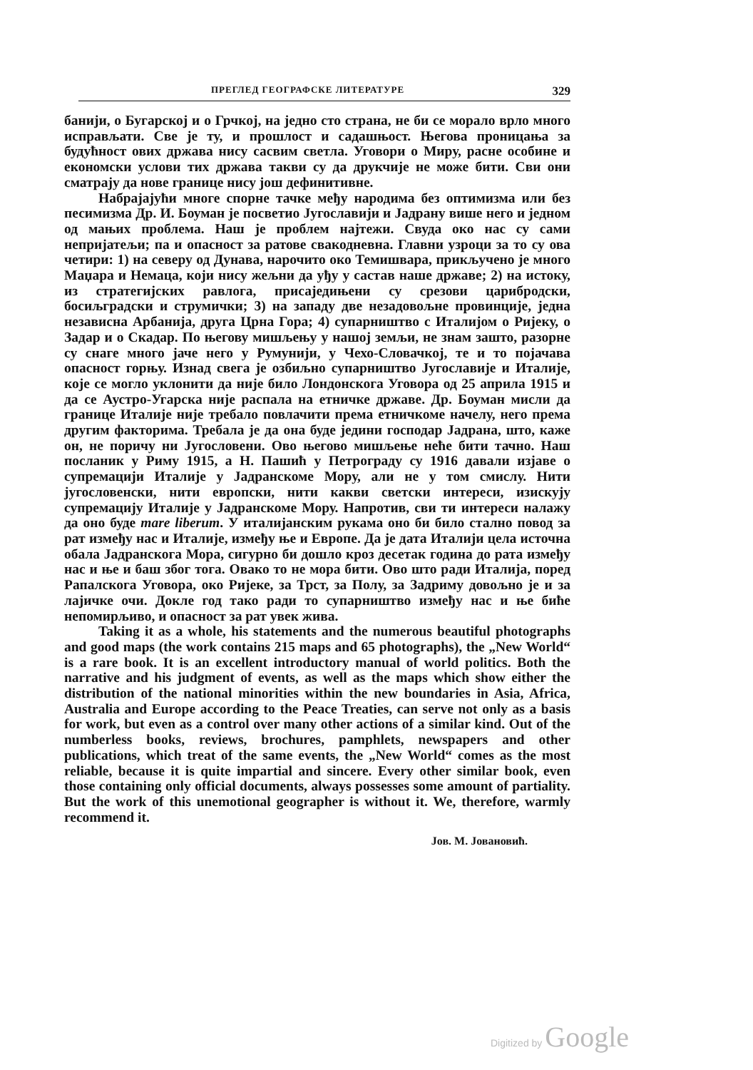ПРЕГЛЕД ГЕОГРАФСКЕ ЛИТЕРАТУРЕ 329
банији, о Бугарској и о Грчкој, на једно сто страна, не би се морало врло много исправљати. Све је ту, и прошлост и садашњост. Његова проницања за будућност ових држава нису сасвим светла. Уговори о Миру, расне особине и економски услови тих држава такви су да друкчије не може бити. Сви они сматрају да нове границе нису још дефинитивне.
Набрајајући многе спорне тачке међу народима без оптимизма или без песимизма Др. И. Боуман је посветио Југославији и Јадрану више него и једном од мањих проблема. Наш је проблем најтежи. Свуда око нас су сами непријатељи; па и опасност за ратове свакодневна. Главни узроци за то су ова четири: 1) на северу од Дунава, нарочито око Темишвара, прикључено је много Маџара и Немаца, који нису жељни да уђу у састав наше државе; 2) на истоку, из стратегијских равлога, присаједињени су срезови царибродски, босиљградски и струмички; 3) на западу две незадовољне провинције, једна независна Арбанија, друга Црна Гора; 4) супарништво с Италијом о Ријеку, о Задар и о Скадар. По његову мишљењу у нашој земљи, не знам зашто, разорне су снаге много јаче него у Румунији, у Чехо-Словачкој, те и то појачава опасност горњу. Изнад свега је озбиљно супарништво Југославије и Италије, које се могло уклонити да није било Лондонскога Уговора од 25 априла 1915 и да се Аустро-Угарска није распала на етничке државе. Др. Боуман мисли да границе Италије није требало повлачити према етничкоме начелу, него према другим факторима. Требала је да она буде једини господар Јадрана, што, каже он, не поричу ни Југословени. Ово његово мишљење неће бити тачно. Наш посланик у Риму 1915, а Н. Пашић у Петрограду су 1916 давали изјаве о супремацији Италије у Јадранскоме Мору, али не у том смислу. Нити југословенски, нити европски, нити какви светски интереси, изискују супремацију Италије у Јадранскоме Мору. Напротив, сви ти интереси налажу да оно буде mare liberum. У италијанским рукама оно би било стално повод за рат између нас и Италије, између ње и Европе. Да је дата Италији цела источна обала Јадранскога Мора, сигурно би дошло кроз десетак година до рата између нас и ње и баш због тога. Овако то не мора бити. Ово што ради Италија, поред Рапалскога Уговора, око Ријеке, за Трст, за Полу, за Задриму довољно је и за лајичке очи. Докле год тако ради то супарништво између нас и ње биће непомирљиво, и опасност за рат увек жива.
Taking it as a whole, his statements and the numerous beautiful photographs and good maps (the work contains 215 maps and 65 photographs), the „New World“ is a rare book. It is an excellent introductory manual of world politics. Both the narrative and his judgment of events, as well as the maps which show either the distribution of the national minorities within the new boundaries in Asia, Africa, Australia and Europe according to the Peace Treaties, can serve not only as a basis for work, but even as a control over many other actions of a similar kind. Out of the numberless books, reviews, brochures, pamphlets, newspapers and other publications, which treat of the same events, the „New World“ comes as the most reliable, because it is quite impartial and sincere. Every other similar book, even those containing only official documents, always possesses some amount of partiality. But the work of this unemotional geographer is without it. We, therefore, warmly recommend it.
Јов. М. Јовановић.
Digitized by Google